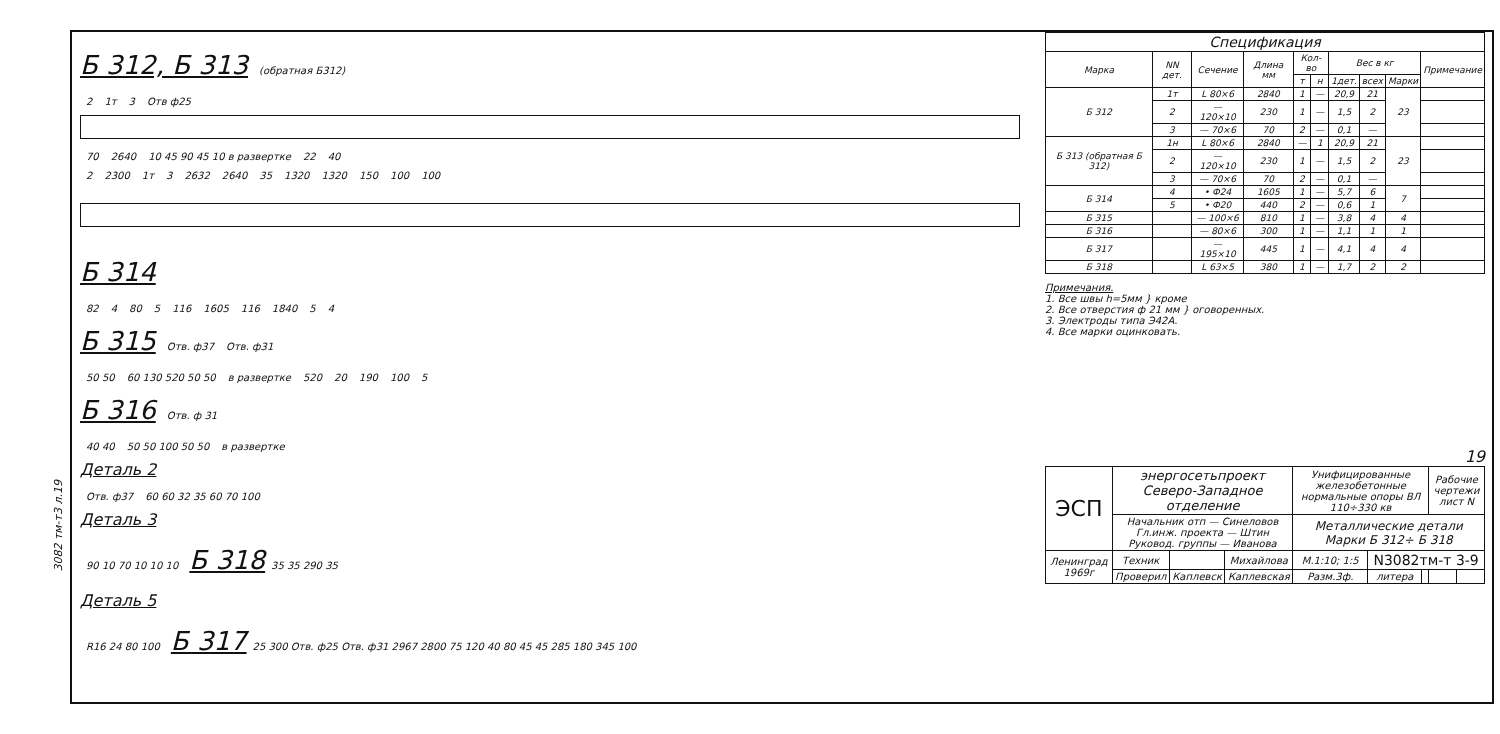3082 тм-т3 л.19
Б 312, Б 313
(обратная Б312)
2 1т 3 Отв ф25
70 2640 10 45 90 45 10 в развертке 22 40
2 2300 1т 3 2632 2640 35 1320 1320 150 100 100
Б 314
82 4 80 5 116 1605 116 1840 5 4
Б 315
Отв. ф37 Отв. ф31
50 50 60 130 520 50 50 в развертке 520 20 190 100 5
Б 316
Отв. ф 31
40 40 50 50 100 50 50 в развертке
Деталь 2
Отв. ф37 60 60 32 35 60 70 100
Деталь 3
90 10 70 10 10 10
Б 318
35 35 290 35
Деталь 5
R16 24 80 100
Б 317
25 300 Отв. ф25 Отв. ф31 2967 2800 75 120 40 80 45 45 285 180 345 100
| Спецификация | | | | | | | | | |
| --- | --- | --- | --- | --- | --- | --- | --- | --- | --- |
| Марка | NN дет. | Сечение | Длина мм | Кол-во | | Вес в кг | | | Примечание |
| | | | | т | н | 1дет. | всех | Марки | |
| Б 312 | 1т | L 80×6 | 2840 | 1 | — | 20,9 | 21 | 23 | |
| | 2 | — 120×10 | 230 | 1 | — | 1,5 | 2 | | |
| | 3 | — 70×6 | 70 | 2 | — | 0,1 | — | | |
| Б 313 (обратная Б 312) | 1н | L 80×6 | 2840 | — | 1 | 20,9 | 21 | 23 | |
| | 2 | — 120×10 | 230 | 1 | — | 1,5 | 2 | | |
| | 3 | — 70×6 | 70 | 2 | — | 0,1 | — | | |
| Б 314 | 4 | • Ф24 | 1605 | 1 | — | 5,7 | 6 | 7 | |
| | 5 | • Ф20 | 440 | 2 | — | 0,6 | 1 | | |
| Б 315 | | — 100×6 | 810 | 1 | — | 3,8 | 4 | 4 | |
| Б 316 | | — 80×6 | 300 | 1 | — | 1,1 | 1 | 1 | |
| Б 317 | | — 195×10 | 445 | 1 | — | 4,1 | 4 | 4 | |
| Б 318 | | L 63×5 | 380 | 1 | — | 1,7 | 2 | 2 | |
Примечания.
1. Все швы h=5мм } кроме
2. Все отверстия ф 21 мм } оговоренных.
3. Электроды типа Э42А.
4. Все марки оцинковать.
19
| ЭСП | энергосетьпроект Северо-Западное отделение | | | Унифицированные железобетонные нормальные опоры ВЛ 110÷330 кв | | | Рабочие чертежи лист N | |
| | Начальник отп — Синеловов Гл.инж. проекта — Штин Руковод. группы — Иванова | | | Металлические детали Марки Б 312÷ Б 318 | | | | |
| Ленинград 1969г | Техник | | Михайлова | М.1:10; 1:5 | N3082тм-т 3-9 | | | |
| | Проверил | Каплевск | Каплевская | Разм.3ф. | литера | | | |